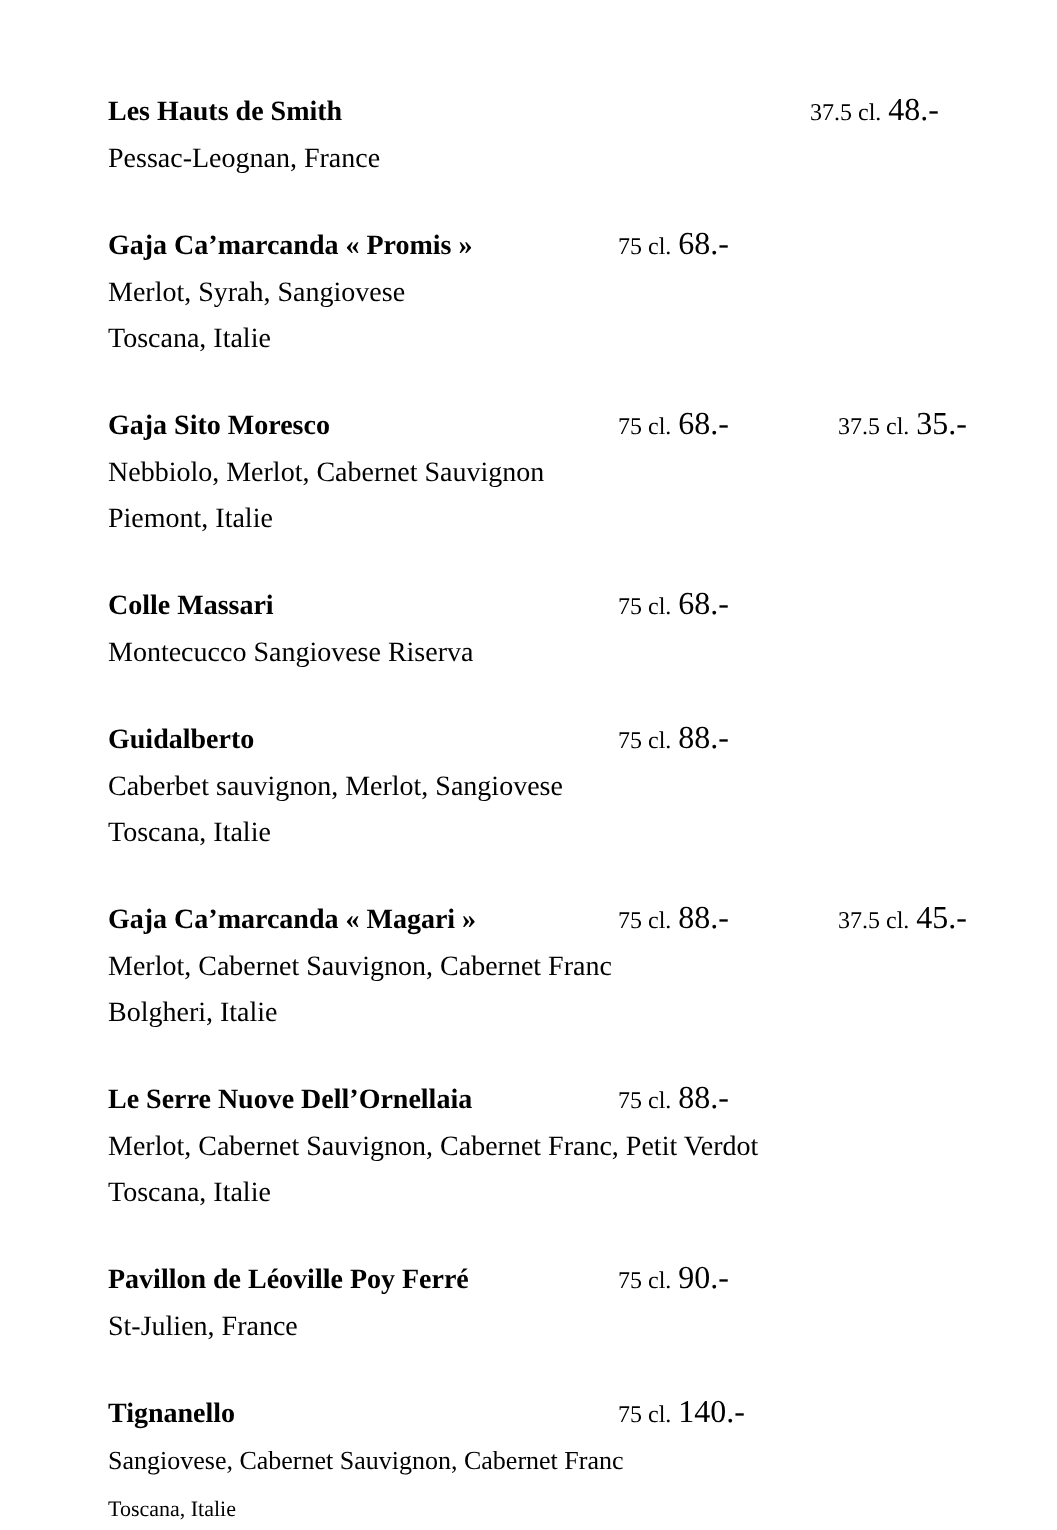Les Hauts de Smith 37.5 cl. 48.-
Pessac-Leognan, France
Gaja Ca’marcanda « Promis » 75 cl. 68.-
Merlot, Syrah, Sangiovese
Toscana, Italie
Gaja Sito Moresco 75 cl. 68.- 37.5 cl. 35.-
Nebbiolo, Merlot, Cabernet Sauvignon
Piemont, Italie
Colle Massari 75 cl. 68.-
Montecucco Sangiovese Riserva
Guidalberto 75 cl. 88.-
Caberbet sauvignon, Merlot, Sangiovese
Toscana, Italie
Gaja Ca’marcanda « Magari » 75 cl. 88.- 37.5 cl. 45.-
Merlot, Cabernet Sauvignon, Cabernet Franc
Bolgheri, Italie
Le Serre Nuove Dell’Ornellaia 75 cl. 88.-
Merlot, Cabernet Sauvignon, Cabernet Franc, Petit Verdot
Toscana, Italie
Pavillon de Léoville Poy Ferré 75 cl. 90.-
St-Julien, France
Tignanello 75 cl. 140.-
Sangiovese, Cabernet Sauvignon, Cabernet Franc
Toscana, Italie